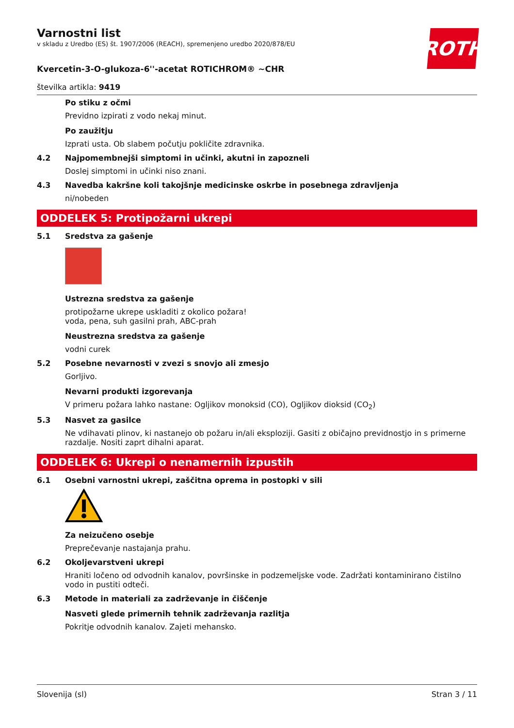ROTH
Varnostni list
v skladu z Uredbo (ES) št. 1907/2006 (REACH), spremenjeno uredbo 2020/878/EU
Kvercetin-3-O-glukoza-6''-acetat ROTICHROM® ~CHR
številka artikla: 9419
Po stiku z očmi
Previdno izpirati z vodo nekaj minut.
Po zaužitju
Izprati usta. Ob slabem počutju pokličite zdravnika.
4.2 Najpomembnejši simptomi in učinki, akutni in zapozneli
Doslej simptomi in učinki niso znani.
4.3 Navedba kakršne koli takojšnje medicinske oskrbe in posebnega zdravljenja
ni/nobeden
ODDELEK 5: Protipožarni ukrepi
5.1 Sredstva za gašenje
Ustrezna sredstva za gašenje
protipožarne ukrepe uskladiti z okolico požara!
voda, pena, suh gasilni prah, ABC-prah
Neustrezna sredstva za gašenje
vodni curek
5.2 Posebne nevarnosti v zvezi s snovjo ali zmesjo
Gorljivo.
Nevarni produkti izgorevanja
V primeru požara lahko nastane: Ogljikov monoksid (CO), Ogljikov dioksid (CO<sub>2</sub>)
5.3 Nasvet za gasilce
Ne vdihavati plinov, ki nastanejo ob požaru in/ali eksploziji. Gasiti z običajno previdnostjo in s primerne razdalje. Nositi zaprt dihalni aparat.
ODDELEK 6: Ukrepi o nenamernih izpustih
6.1 Osebni varnostni ukrepi, zaščitna oprema in postopki v sili
Za neizučeno osebje
Preprečevanje nastajanja prahu.
6.2 Okoljevarstveni ukrepi
Hraniti ločeno od odvodnih kanalov, površinske in podzemeljske vode. Zadržati kontaminirano čistilno vodo in pustiti odteči.
6.3 Metode in materiali za zadrževanje in čiščenje
Nasveti glede primernih tehnik zadrževanja razlitja
Pokritje odvodnih kanalov. Zajeti mehansko.
Slovenija (sl) Stran 3 / 11